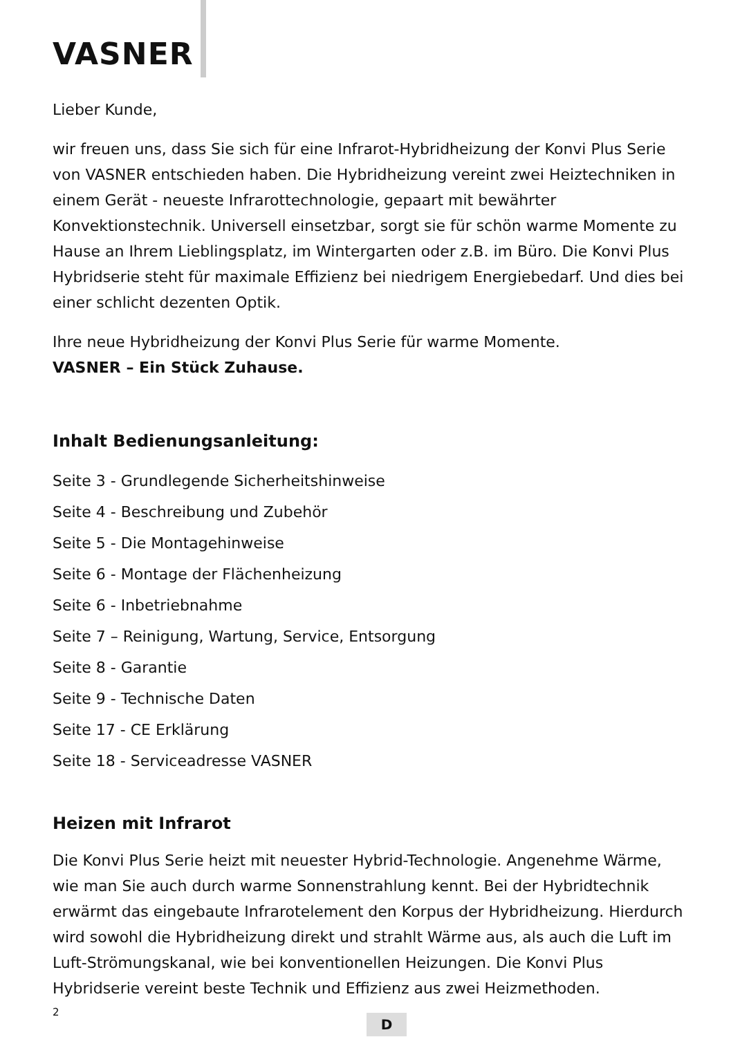VASNER
Lieber Kunde,
wir freuen uns, dass Sie sich für eine Infrarot-Hybridheizung der Konvi Plus Serie von VASNER entschieden haben. Die Hybridheizung vereint zwei Heiztechniken in einem Gerät - neueste Infrarottechnologie, gepaart mit bewährter Konvektionstechnik. Universell einsetzbar, sorgt sie für schön warme Momente zu Hause an Ihrem Lieblingsplatz, im Wintergarten oder z.B. im Büro. Die Konvi Plus Hybridserie steht für maximale Effizienz bei niedrigem Energiebedarf. Und dies bei einer schlicht dezenten Optik.
Ihre neue Hybridheizung der Konvi Plus Serie für warme Momente.
VASNER – Ein Stück Zuhause.
Inhalt Bedienungsanleitung:
Seite 3 - Grundlegende Sicherheitshinweise
Seite 4 - Beschreibung und Zubehör
Seite 5 - Die Montagehinweise
Seite 6 - Montage der Flächenheizung
Seite 6 - Inbetriebnahme
Seite 7 – Reinigung, Wartung, Service, Entsorgung
Seite 8 - Garantie
Seite 9 - Technische Daten
Seite 17 - CE Erklärung
Seite 18 - Serviceadresse VASNER
Heizen mit Infrarot
Die Konvi Plus Serie heizt mit neuester Hybrid-Technologie. Angenehme Wärme, wie man Sie auch durch warme Sonnenstrahlung kennt. Bei der Hybridtechnik erwärmt das eingebaute Infrarotelement den Korpus der Hybridheizung. Hierdurch wird sowohl die Hybridheizung direkt und strahlt Wärme aus, als auch die Luft im Luft-Strömungskanal, wie bei konventionellen Heizungen. Die Konvi Plus Hybridserie vereint beste Technik und Effizienz aus zwei Heizmethoden.
2
D